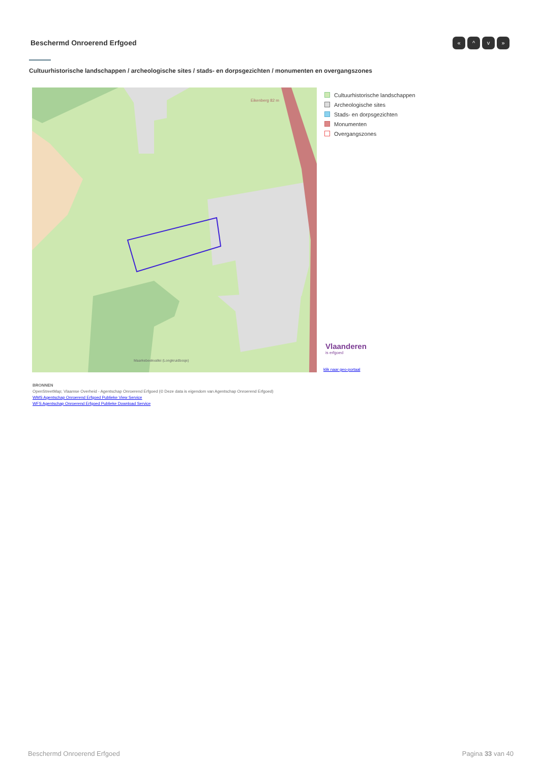Beschermd Onroerend Erfgoed « ^ v »
Cultuurhistorische landschappen / archeologische sites / stads- en dorpsgezichten / monumenten en overgangszones
Eikenberg 82 m
Maarkebeekvallei (Longkruidbosje)
Cultuurhistorische landschappen
Archeologische sites
Stads- en dorpsgezichten
Monumenten
Overgangszones
Vlaanderen
is erfgoed
klik naar geo-portaal
BRONNEN
OpenStreetMap; Vlaamse Overheid - Agentschap Onroerend Erfgoed (© Deze data is eigendom van Agentschap Onroerend Erfgoed)
WMS Agentschap Onroerend Erfgoed Publieke View Service
WFS Agentschap Onroerend Erfgoed Publieke Download Service
Beschermd Onroerend Erfgoed Pagina 33 van 40